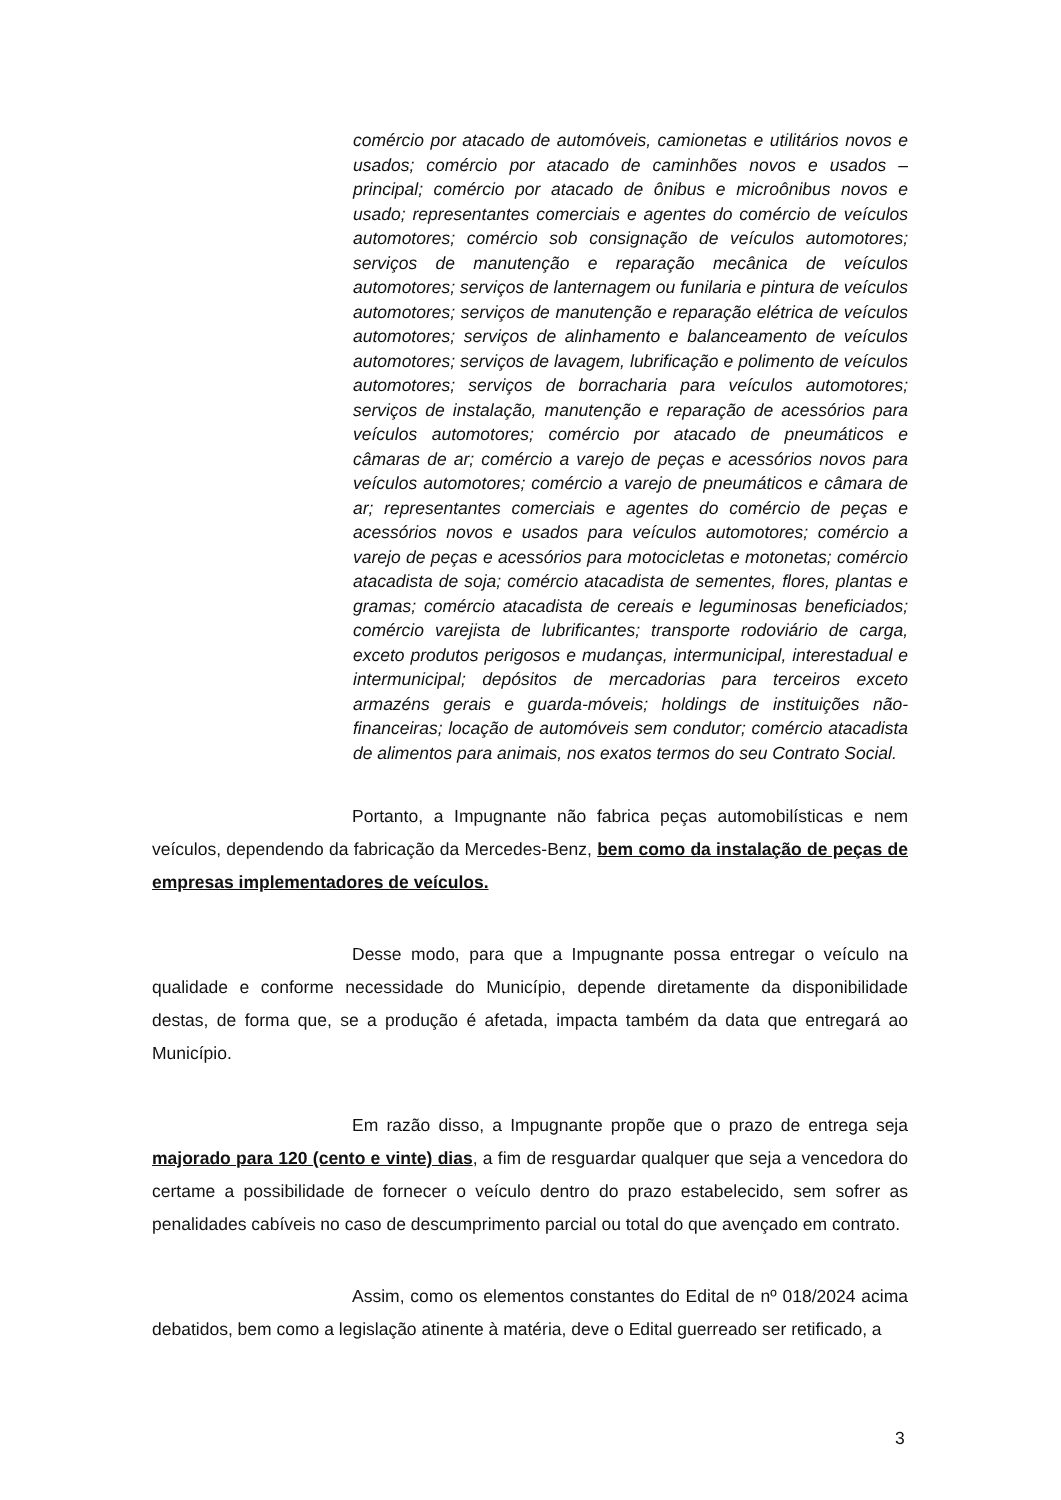comércio por atacado de automóveis, camionetas e utilitários novos e usados; comércio por atacado de caminhões novos e usados – principal; comércio por atacado de ônibus e microônibus novos e usado; representantes comerciais e agentes do comércio de veículos automotores; comércio sob consignação de veículos automotores; serviços de manutenção e reparação mecânica de veículos automotores; serviços de lanternagem ou funilaria e pintura de veículos automotores; serviços de manutenção e reparação elétrica de veículos automotores; serviços de alinhamento e balanceamento de veículos automotores; serviços de lavagem, lubrificação e polimento de veículos automotores; serviços de borracharia para veículos automotores; serviços de instalação, manutenção e reparação de acessórios para veículos automotores; comércio por atacado de pneumáticos e câmaras de ar; comércio a varejo de peças e acessórios novos para veículos automotores; comércio a varejo de pneumáticos e câmara de ar; representantes comerciais e agentes do comércio de peças e acessórios novos e usados para veículos automotores; comércio a varejo de peças e acessórios para motocicletas e motonetas; comércio atacadista de soja; comércio atacadista de sementes, flores, plantas e gramas; comércio atacadista de cereais e leguminosas beneficiados; comércio varejista de lubrificantes; transporte rodoviário de carga, exceto produtos perigosos e mudanças, intermunicipal, interestadual e intermunicipal; depósitos de mercadorias para terceiros exceto armazéns gerais e guarda-móveis; holdings de instituições não-financeiras; locação de automóveis sem condutor; comércio atacadista de alimentos para animais, nos exatos termos do seu Contrato Social.
Portanto, a Impugnante não fabrica peças automobilísticas e nem veículos, dependendo da fabricação da Mercedes-Benz, bem como da instalação de peças de empresas implementadores de veículos.
Desse modo, para que a Impugnante possa entregar o veículo na qualidade e conforme necessidade do Município, depende diretamente da disponibilidade destas, de forma que, se a produção é afetada, impacta também da data que entregará ao Município.
Em razão disso, a Impugnante propõe que o prazo de entrega seja majorado para 120 (cento e vinte) dias, a fim de resguardar qualquer que seja a vencedora do certame a possibilidade de fornecer o veículo dentro do prazo estabelecido, sem sofrer as penalidades cabíveis no caso de descumprimento parcial ou total do que avençado em contrato.
Assim, como os elementos constantes do Edital de nº 018/2024 acima debatidos, bem como a legislação atinente à matéria, deve o Edital guerreado ser retificado, a
3